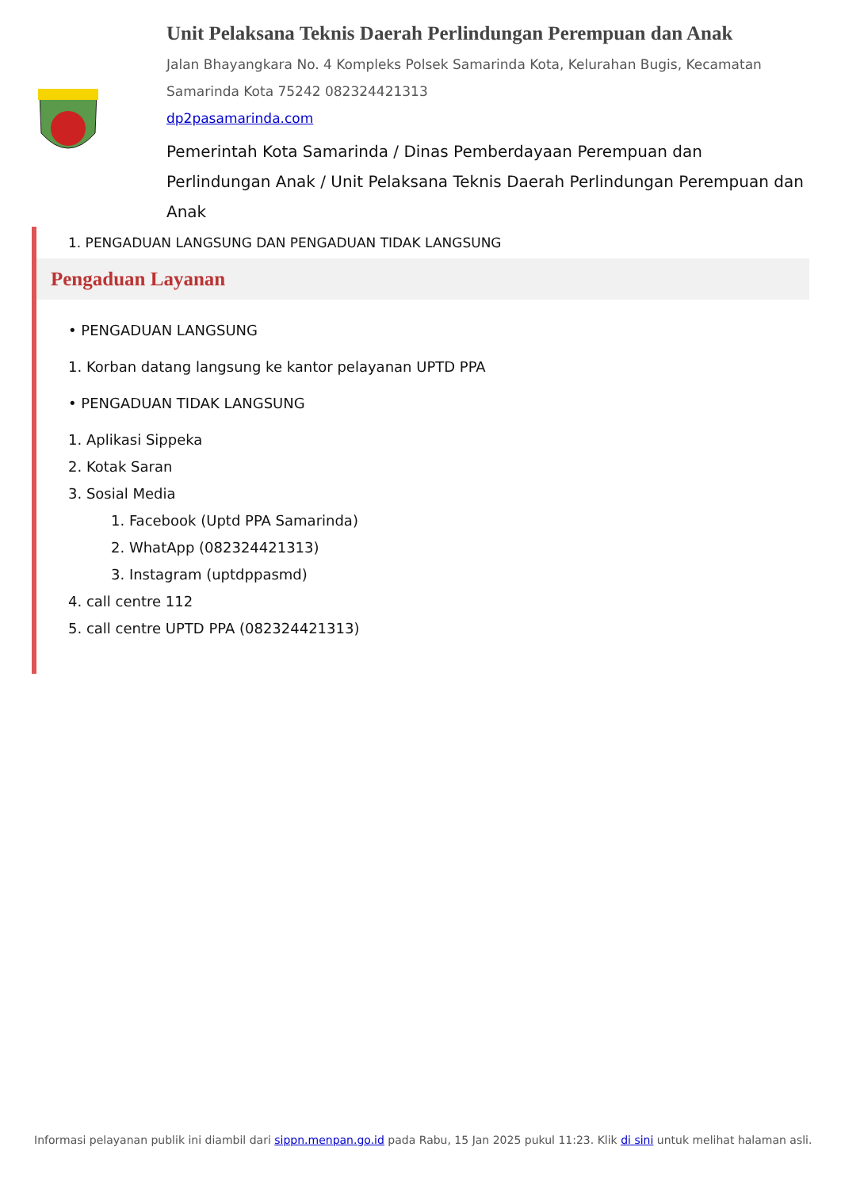Unit Pelaksana Teknis Daerah Perlindungan Perempuan dan Anak
Jalan Bhayangkara No. 4 Kompleks Polsek Samarinda Kota, Kelurahan Bugis, Kecamatan Samarinda Kota 75242 082324421313
dp2pasamarinda.com
Pemerintah Kota Samarinda / Dinas Pemberdayaan Perempuan dan Perlindungan Anak / Unit Pelaksana Teknis Daerah Perlindungan Perempuan dan Anak
1. PENGADUAN LANGSUNG DAN PENGADUAN TIDAK LANGSUNG
Pengaduan Layanan
• PENGADUAN LANGSUNG
1. Korban datang langsung ke kantor pelayanan UPTD PPA
• PENGADUAN TIDAK LANGSUNG
1. Aplikasi Sippeka
2. Kotak Saran
3. Sosial Media
1. Facebook (Uptd PPA Samarinda)
2. WhatApp (082324421313)
3. Instagram (uptdppasmd)
4. call centre 112
5. call centre UPTD PPA (082324421313)
Informasi pelayanan publik ini diambil dari sippn.menpan.go.id pada Rabu, 15 Jan 2025 pukul 11:23. Klik di sini untuk melihat halaman asli.